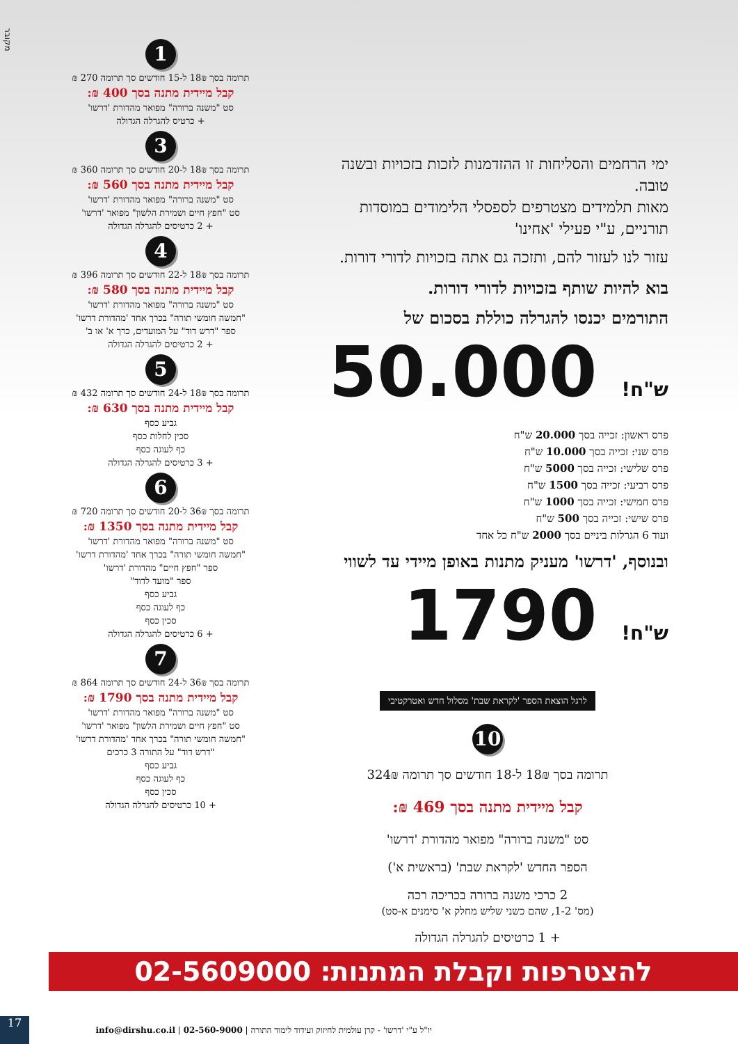מקובר
ימי הרחמים והסליחות זו ההזדמנות לזכות בזכויות ובשנה טובה.
מאות תלמידים מצטרפים לספסלי הלימודים במוסדות תורניים, ע"י פעילי 'אחינו'
עזור לנו לעזור להם, ותזכה גם אתה בזכויות לדורי דורות.
בוא להיות שותף בזכויות לדורי דורות.
התורמים יכנסו להגרלה כוללת בסכום של
ש"ח! 50.000
פרס ראשון: זכייה בסך 20.000 ש"ח
פרס שני: זכייה בסך 10.000 ש"ח
פרס שלישי: זכייה בסך 5000 ש"ח
פרס רביעי: זכייה בסך 1500 ש"ח
פרס חמישי: זכייה בסך 1000 ש"ח
פרס שישי: זכייה בסך 500 ש"ח
ועוד 6 הגרלות ביניים בסך 2000 ש"ח כל אחד
ובנוסף, 'דרשו' מעניק מתנות באופן מיידי עד לשווי
ש"ח! 1790
לרגל הוצאת הספר 'לקראת שבת' מסלול חדש ואטרקטיבי
10
תרומה בסך 18₪ ל-18 חודשים סך תרומה 324₪
קבל מיידית מתנה בסך 469 ₪:
סט "משנה ברורה" מפואר מהדורת 'דרשו'
הספר החדש 'לקראת שבת' (בראשית א')
2 כרכי משנה ברורה בכריכה רכה
(מס' 1-2, שהם כשני שליש מחלק א' סימנים א-סט)
+ 1 כרטיסים להגרלה הגדולה
1
תרומה בסך 18₪ ל-15 חודשים סך תרומה 270 ₪
קבל מיידית מתנה בסך 400 ₪:
סט "משנה ברורה" מפואר מהדורת 'דרשו'
+ כרטיס להגרלה הגדולה
3
תרומה בסך 18₪ ל-20 חודשים סך תרומה 360 ₪
קבל מיידית מתנה בסך 560 ₪:
סט "משנה ברורה" מפואר מהדורת 'דרשו'
סט "חפץ חיים ושמירת הלשון" מפואר 'דרשו'
+ 2 כרטיסים להגרלה הגדולה
4
תרומה בסך 18₪ ל-22 חודשים סך תרומה 396 ₪
קבל מיידית מתנה בסך 580 ₪:
סט "משנה ברורה" מפואר מהדורת 'דרשו'
"חמשה חומשי תורה" בכרך אחד 'מהדורת דרשו'
ספר "דרש דוד" על המועדים, כרך א' או ב'
+ 2 כרטיסים להגרלה הגדולה
5
תרומה בסך 18₪ ל-24 חודשים סך תרומה 432 ₪
קבל מיידית מתנה בסך 630 ₪:
גביע כסף
סכין לחלות כסף
כף לעוגה כסף
+ 3 כרטיסים להגרלה הגדולה
6
תרומה בסך 36₪ ל-20 חודשים סך תרומה 720 ₪
קבל מיידית מתנה בסך 1350 ₪:
סט "משנה ברורה" מפואר מהדורת 'דרשו'
"חמשה חומשי תורה" בכרך אחד 'מהדורת דרשו'
ספר "חפץ חיים" מהדורת 'דרשו'
ספר "מועד לדוד"
גביע כסף
כף לעוגה כסף
סכין כסף
+ 6 כרטיסים להגרלה הגדולה
7
תרומה בסך 36₪ ל-24 חודשים סך תרומה 864 ₪
קבל מיידית מתנה בסך 1790 ₪:
סט "משנה ברורה" מפואר מהדורת 'דרשו'
סט "חפץ חיים ושמירת הלשון" מפואר 'דרשו'
"חמשה חומשי תורה" בכרך אחד 'מהדורת דרשו'
"דרש דוד" על התורה 3 כרכים
גביע כסף
כף לעוגה כסף
סכין כסף
+ 10 כרטיסים להגרלה הגדולה
להצטרפות וקבלת המתנות: 02-5609000
יו"ל ע"י 'דרשו' - קרן עולמית לחיזוק ועידוד לימוד התורה | 02-560-9000 | info@dirshu.co.il
17